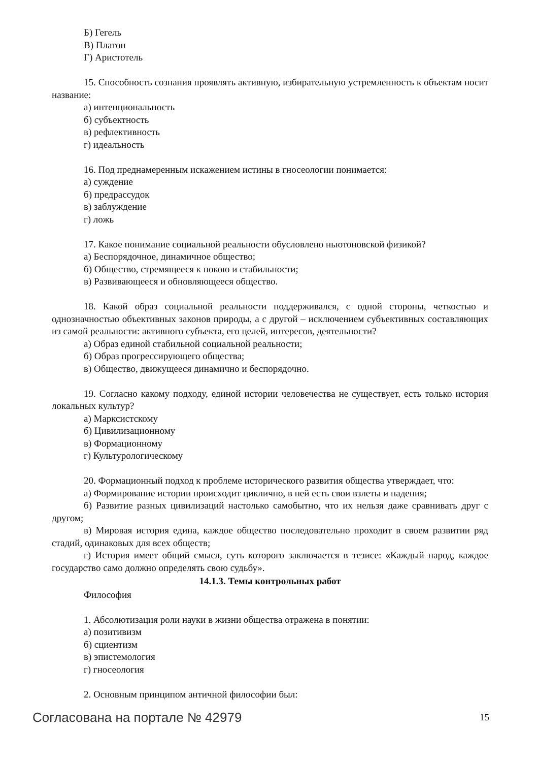Б) Гегель
В) Платон
Г) Аристотель
15. Способность сознания проявлять активную, избирательную устремленность к объектам носит название:
а) интенциональность
б) субъектность
в) рефлективность
г) идеальность
16. Под преднамеренным искажением истины в гносеологии понимается:
а) суждение
б) предрассудок
в) заблуждение
г) ложь
17. Какое понимание социальной реальности обусловлено ньютоновской физикой?
а) Беспорядочное, динамичное общество;
б) Общество, стремящееся к покою и стабильности;
в) Развивающееся и обновляющееся общество.
18. Какой образ социальной реальности поддерживался, с одной стороны, четкостью и однозначностью объективных законов природы, а с другой – исключением субъективных составляющих из самой реальности: активного субъекта, его целей, интересов, деятельности?
а) Образ единой стабильной социальной реальности;
б) Образ прогрессирующего общества;
в) Общество, движущееся динамично и беспорядочно.
19. Согласно какому подходу, единой истории человечества не существует, есть только история локальных культур?
а) Марксистскому
б) Цивилизационному
в) Формационному
г) Культурологическому
20. Формационный подход к проблеме исторического развития общества утверждает, что:
а) Формирование истории происходит циклично, в ней есть свои взлеты и падения;
б) Развитие разных цивилизаций настолько самобытно, что их нельзя даже сравнивать друг с другом;
в) Мировая история едина, каждое общество последовательно проходит в своем развитии ряд стадий, одинаковых для всех обществ;
г) История имеет общий смысл, суть которого заключается в тезисе: «Каждый народ, каждое государство само должно определять свою судьбу».
14.1.3. Темы контрольных работ
Философия
1. Абсолютизация роли науки в жизни общества отражена в понятии:
а) позитивизм
б) сциентизм
в) эпистемология
г) гносеология
2. Основным принципом античной философии был:
Согласована на портале № 42979 15